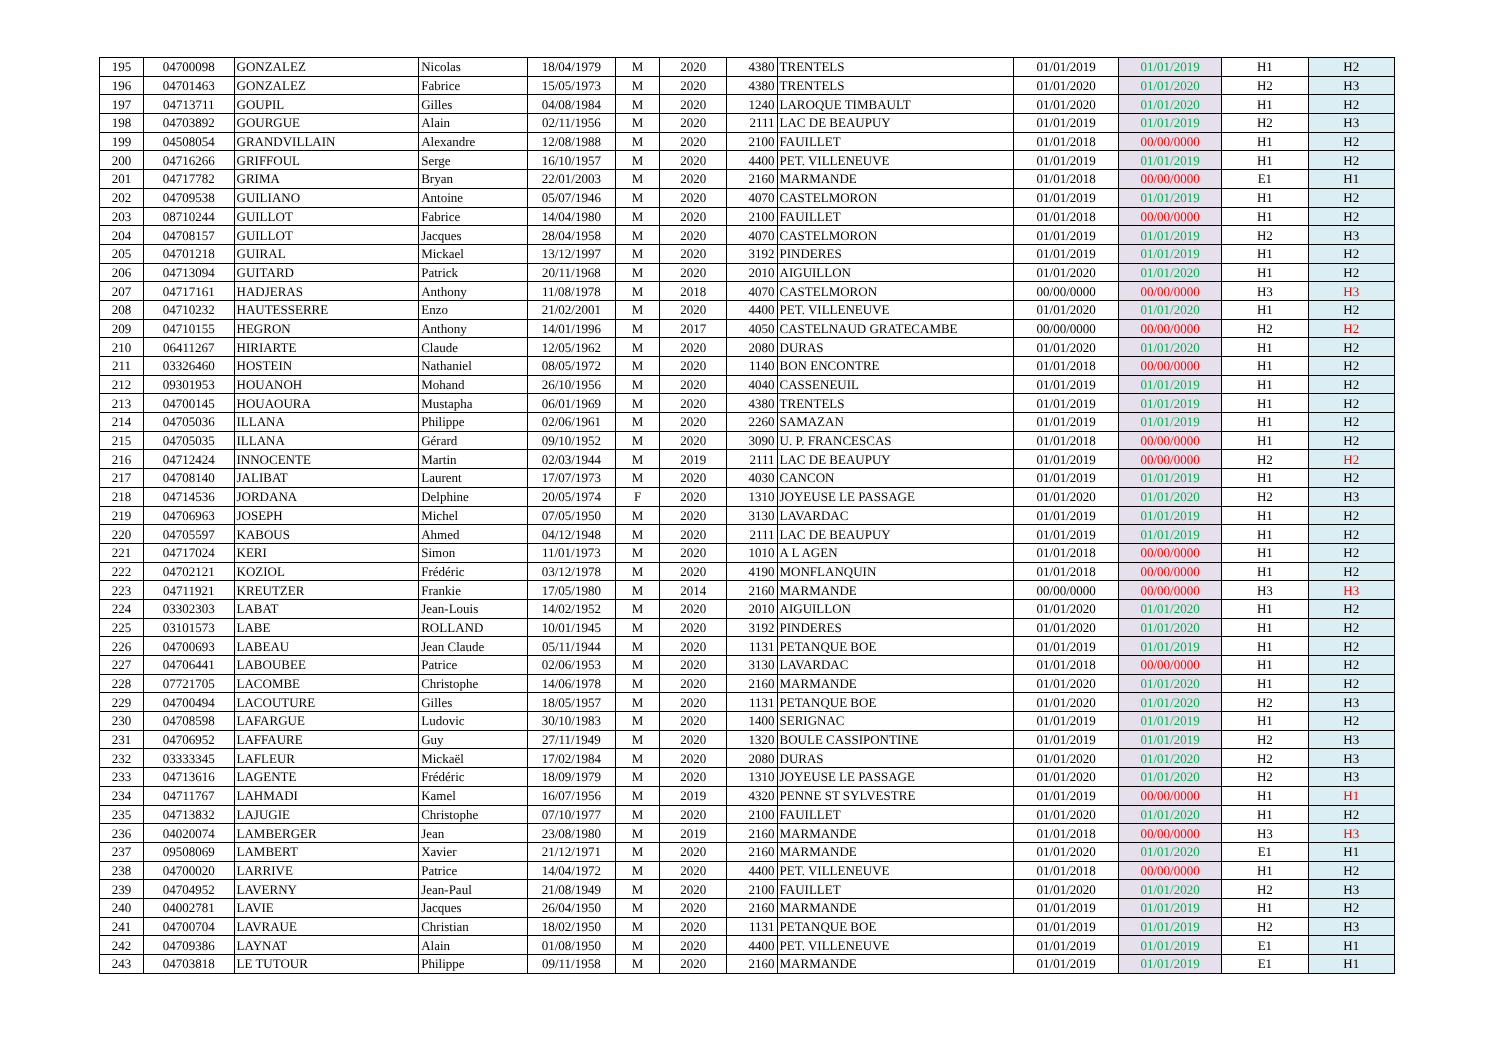| 195 | 04700098 | GONZALEZ | Nicolas | 18/04/1979 | M | 2020 | 4380 | TRENTELS | 01/01/2019 | 01/01/2019 | H1 | H2 |
| 196 | 04701463 | GONZALEZ | Fabrice | 15/05/1973 | M | 2020 | 4380 | TRENTELS | 01/01/2020 | 01/01/2020 | H2 | H3 |
| 197 | 04713711 | GOUPIL | Gilles | 04/08/1984 | M | 2020 | 1240 | LAROQUE TIMBAULT | 01/01/2020 | 01/01/2020 | H1 | H2 |
| 198 | 04703892 | GOURGUE | Alain | 02/11/1956 | M | 2020 | 2111 | LAC DE BEAUPUY | 01/01/2019 | 01/01/2019 | H2 | H3 |
| 199 | 04508054 | GRANDVILLAIN | Alexandre | 12/08/1988 | M | 2020 | 2100 | FAUILLET | 01/01/2018 | 00/00/0000 | H1 | H2 |
| 200 | 04716266 | GRIFFOUL | Serge | 16/10/1957 | M | 2020 | 4400 | PET. VILLENEUVE | 01/01/2019 | 01/01/2019 | H1 | H2 |
| 201 | 04717782 | GRIMA | Bryan | 22/01/2003 | M | 2020 | 2160 | MARMANDE | 01/01/2018 | 00/00/0000 | E1 | H1 |
| 202 | 04709538 | GUILIANO | Antoine | 05/07/1946 | M | 2020 | 4070 | CASTELMORON | 01/01/2019 | 01/01/2019 | H1 | H2 |
| 203 | 08710244 | GUILLOT | Fabrice | 14/04/1980 | M | 2020 | 2100 | FAUILLET | 01/01/2018 | 00/00/0000 | H1 | H2 |
| 204 | 04708157 | GUILLOT | Jacques | 28/04/1958 | M | 2020 | 4070 | CASTELMORON | 01/01/2019 | 01/01/2019 | H2 | H3 |
| 205 | 04701218 | GUIRAL | Mickael | 13/12/1997 | M | 2020 | 3192 | PINDERES | 01/01/2019 | 01/01/2019 | H1 | H2 |
| 206 | 04713094 | GUITARD | Patrick | 20/11/1968 | M | 2020 | 2010 | AIGUILLON | 01/01/2020 | 01/01/2020 | H1 | H2 |
| 207 | 04717161 | HADJERAS | Anthony | 11/08/1978 | M | 2018 | 4070 | CASTELMORON | 00/00/0000 | 00/00/0000 | H3 | H3 |
| 208 | 04710232 | HAUTESSERRE | Enzo | 21/02/2001 | M | 2020 | 4400 | PET. VILLENEUVE | 01/01/2020 | 01/01/2020 | H1 | H2 |
| 209 | 04710155 | HEGRON | Anthony | 14/01/1996 | M | 2017 | 4050 | CASTELNAUD GRATECAMBE | 00/00/0000 | 00/00/0000 | H2 | H2 |
| 210 | 06411267 | HIRIARTE | Claude | 12/05/1962 | M | 2020 | 2080 | DURAS | 01/01/2020 | 01/01/2020 | H1 | H2 |
| 211 | 03326460 | HOSTEIN | Nathaniel | 08/05/1972 | M | 2020 | 1140 | BON ENCONTRE | 01/01/2018 | 00/00/0000 | H1 | H2 |
| 212 | 09301953 | HOUANOH | Mohand | 26/10/1956 | M | 2020 | 4040 | CASSENEUIL | 01/01/2019 | 01/01/2019 | H1 | H2 |
| 213 | 04700145 | HOUAOURA | Mustapha | 06/01/1969 | M | 2020 | 4380 | TRENTELS | 01/01/2019 | 01/01/2019 | H1 | H2 |
| 214 | 04705036 | ILLANA | Philippe | 02/06/1961 | M | 2020 | 2260 | SAMAZAN | 01/01/2019 | 01/01/2019 | H1 | H2 |
| 215 | 04705035 | ILLANA | Gérard | 09/10/1952 | M | 2020 | 3090 | U. P. FRANCESCAS | 01/01/2018 | 00/00/0000 | H1 | H2 |
| 216 | 04712424 | INNOCENTE | Martin | 02/03/1944 | M | 2019 | 2111 | LAC DE BEAUPUY | 01/01/2019 | 00/00/0000 | H2 | H2 |
| 217 | 04708140 | JALIBAT | Laurent | 17/07/1973 | M | 2020 | 4030 | CANCON | 01/01/2019 | 01/01/2019 | H1 | H2 |
| 218 | 04714536 | JORDANA | Delphine | 20/05/1974 | F | 2020 | 1310 | JOYEUSE LE PASSAGE | 01/01/2020 | 01/01/2020 | H2 | H3 |
| 219 | 04706963 | JOSEPH | Michel | 07/05/1950 | M | 2020 | 3130 | LAVARDAC | 01/01/2019 | 01/01/2019 | H1 | H2 |
| 220 | 04705597 | KABOUS | Ahmed | 04/12/1948 | M | 2020 | 2111 | LAC DE BEAUPUY | 01/01/2019 | 01/01/2019 | H1 | H2 |
| 221 | 04717024 | KERI | Simon | 11/01/1973 | M | 2020 | 1010 | A L AGEN | 01/01/2018 | 00/00/0000 | H1 | H2 |
| 222 | 04702121 | KOZIOL | Frédéric | 03/12/1978 | M | 2020 | 4190 | MONFLANQUIN | 01/01/2018 | 00/00/0000 | H1 | H2 |
| 223 | 04711921 | KREUTZER | Frankie | 17/05/1980 | M | 2014 | 2160 | MARMANDE | 00/00/0000 | 00/00/0000 | H3 | H3 |
| 224 | 03302303 | LABAT | Jean-Louis | 14/02/1952 | M | 2020 | 2010 | AIGUILLON | 01/01/2020 | 01/01/2020 | H1 | H2 |
| 225 | 03101573 | LABE | ROLLAND | 10/01/1945 | M | 2020 | 3192 | PINDERES | 01/01/2020 | 01/01/2020 | H1 | H2 |
| 226 | 04700693 | LABEAU | Jean Claude | 05/11/1944 | M | 2020 | 1131 | PETANQUE BOE | 01/01/2019 | 01/01/2019 | H1 | H2 |
| 227 | 04706441 | LABOUBEE | Patrice | 02/06/1953 | M | 2020 | 3130 | LAVARDAC | 01/01/2018 | 00/00/0000 | H1 | H2 |
| 228 | 07721705 | LACOMBE | Christophe | 14/06/1978 | M | 2020 | 2160 | MARMANDE | 01/01/2020 | 01/01/2020 | H1 | H2 |
| 229 | 04700494 | LACOUTURE | Gilles | 18/05/1957 | M | 2020 | 1131 | PETANQUE BOE | 01/01/2020 | 01/01/2020 | H2 | H3 |
| 230 | 04708598 | LAFARGUE | Ludovic | 30/10/1983 | M | 2020 | 1400 | SERIGNAC | 01/01/2019 | 01/01/2019 | H1 | H2 |
| 231 | 04706952 | LAFFAURE | Guy | 27/11/1949 | M | 2020 | 1320 | BOULE CASSIPONTINE | 01/01/2019 | 01/01/2019 | H2 | H3 |
| 232 | 03333345 | LAFLEUR | Mickaël | 17/02/1984 | M | 2020 | 2080 | DURAS | 01/01/2020 | 01/01/2020 | H2 | H3 |
| 233 | 04713616 | LAGENTE | Frédéric | 18/09/1979 | M | 2020 | 1310 | JOYEUSE LE PASSAGE | 01/01/2020 | 01/01/2020 | H2 | H3 |
| 234 | 04711767 | LAHMADI | Kamel | 16/07/1956 | M | 2019 | 4320 | PENNE ST SYLVESTRE | 01/01/2019 | 00/00/0000 | H1 | H1 |
| 235 | 04713832 | LAJUGIE | Christophe | 07/10/1977 | M | 2020 | 2100 | FAUILLET | 01/01/2020 | 01/01/2020 | H1 | H2 |
| 236 | 04020074 | LAMBERGER | Jean | 23/08/1980 | M | 2019 | 2160 | MARMANDE | 01/01/2018 | 00/00/0000 | H3 | H3 |
| 237 | 09508069 | LAMBERT | Xavier | 21/12/1971 | M | 2020 | 2160 | MARMANDE | 01/01/2020 | 01/01/2020 | E1 | H1 |
| 238 | 04700020 | LARRIVE | Patrice | 14/04/1972 | M | 2020 | 4400 | PET. VILLENEUVE | 01/01/2018 | 00/00/0000 | H1 | H2 |
| 239 | 04704952 | LAVERNY | Jean-Paul | 21/08/1949 | M | 2020 | 2100 | FAUILLET | 01/01/2020 | 01/01/2020 | H2 | H3 |
| 240 | 04002781 | LAVIE | Jacques | 26/04/1950 | M | 2020 | 2160 | MARMANDE | 01/01/2019 | 01/01/2019 | H1 | H2 |
| 241 | 04700704 | LAVRAUE | Christian | 18/02/1950 | M | 2020 | 1131 | PETANQUE BOE | 01/01/2019 | 01/01/2019 | H2 | H3 |
| 242 | 04709386 | LAYNAT | Alain | 01/08/1950 | M | 2020 | 4400 | PET. VILLENEUVE | 01/01/2019 | 01/01/2019 | E1 | H1 |
| 243 | 04703818 | LE TUTOUR | Philippe | 09/11/1958 | M | 2020 | 2160 | MARMANDE | 01/01/2019 | 01/01/2019 | E1 | H1 |